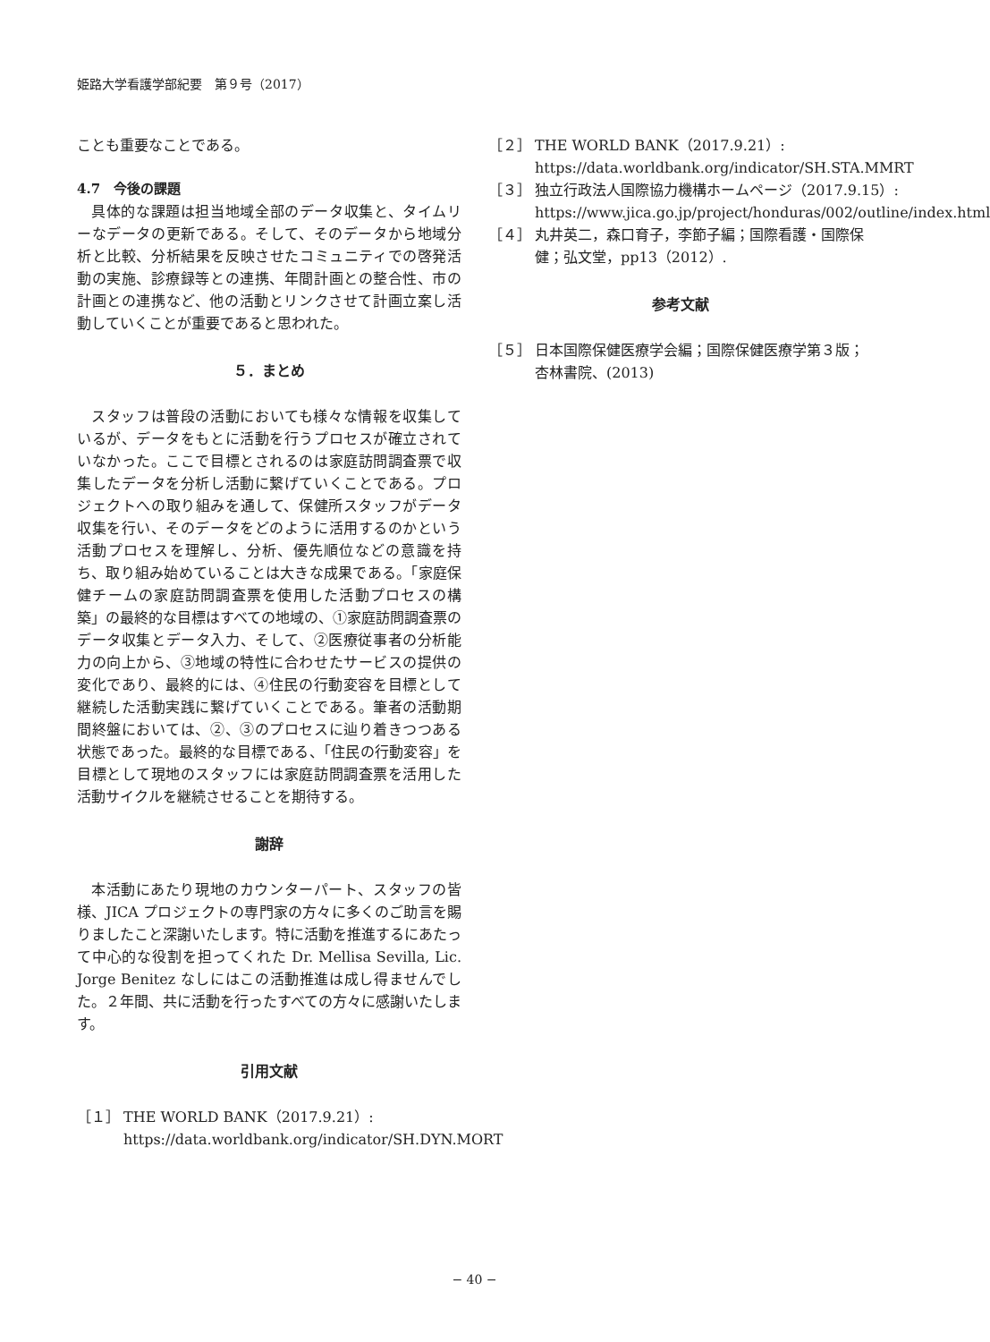姫路大学看護学部紀要　第９号（2017）
ことも重要なことである。
4.7　今後の課題
具体的な課題は担当地域全部のデータ収集と、タイムリーなデータの更新である。そして、そのデータから地域分析と比較、分析結果を反映させたコミュニティでの啓発活動の実施、診療録等との連携、年間計画との整合性、市の計画との連携など、他の活動とリンクさせて計画立案し活動していくことが重要であると思われた。
５．まとめ
スタッフは普段の活動においても様々な情報を収集しているが、データをもとに活動を行うプロセスが確立されていなかった。ここで目標とされるのは家庭訪問調査票で収集したデータを分析し活動に繋げていくことである。プロジェクトへの取り組みを通して、保健所スタッフがデータ収集を行い、そのデータをどのように活用するのかという活動プロセスを理解し、分析、優先順位などの意識を持ち、取り組み始めていることは大きな成果である。「家庭保健チームの家庭訪問調査票を使用した活動プロセスの構築」の最終的な目標はすべての地域の、①家庭訪問調査票のデータ収集とデータ入力、そして、②医療従事者の分析能力の向上から、③地域の特性に合わせたサービスの提供の変化であり、最終的には、④住民の行動変容を目標として継続した活動実践に繋げていくことである。筆者の活動期間終盤においては、②、③のプロセスに辿り着きつつある状態であった。最終的な目標である、「住民の行動変容」を目標として現地のスタッフには家庭訪問調査票を活用した活動サイクルを継続させることを期待する。
謝辞
本活動にあたり現地のカウンターパート、スタッフの皆様、JICA プロジェクトの専門家の方々に多くのご助言を賜りましたこと深謝いたします。特に活動を推進するにあたって中心的な役割を担ってくれた Dr. Mellisa Sevilla, Lic. Jorge Benitez なしにはこの活動推進は成し得ませんでした。２年間、共に活動を行ったすべての方々に感謝いたします。
引用文献
［１］ THE WORLD BANK（2017.9.21）: https://data.worldbank.org/indicator/SH.DYN.MORT
［２］ THE WORLD BANK（2017.9.21）: https://data.worldbank.org/indicator/SH.STA.MMRT
［３］ 独立行政法人国際協力機構ホームページ（2017.9.15）: https://www.jica.go.jp/project/honduras/002/outline/index.html
［４］ 丸井英二，森口育子，李節子編；国際看護・国際保健；弘文堂，pp13（2012）.
参考文献
［５］ 日本国際保健医療学会編；国際保健医療学第３版；杏林書院、(2013)
− 40 −